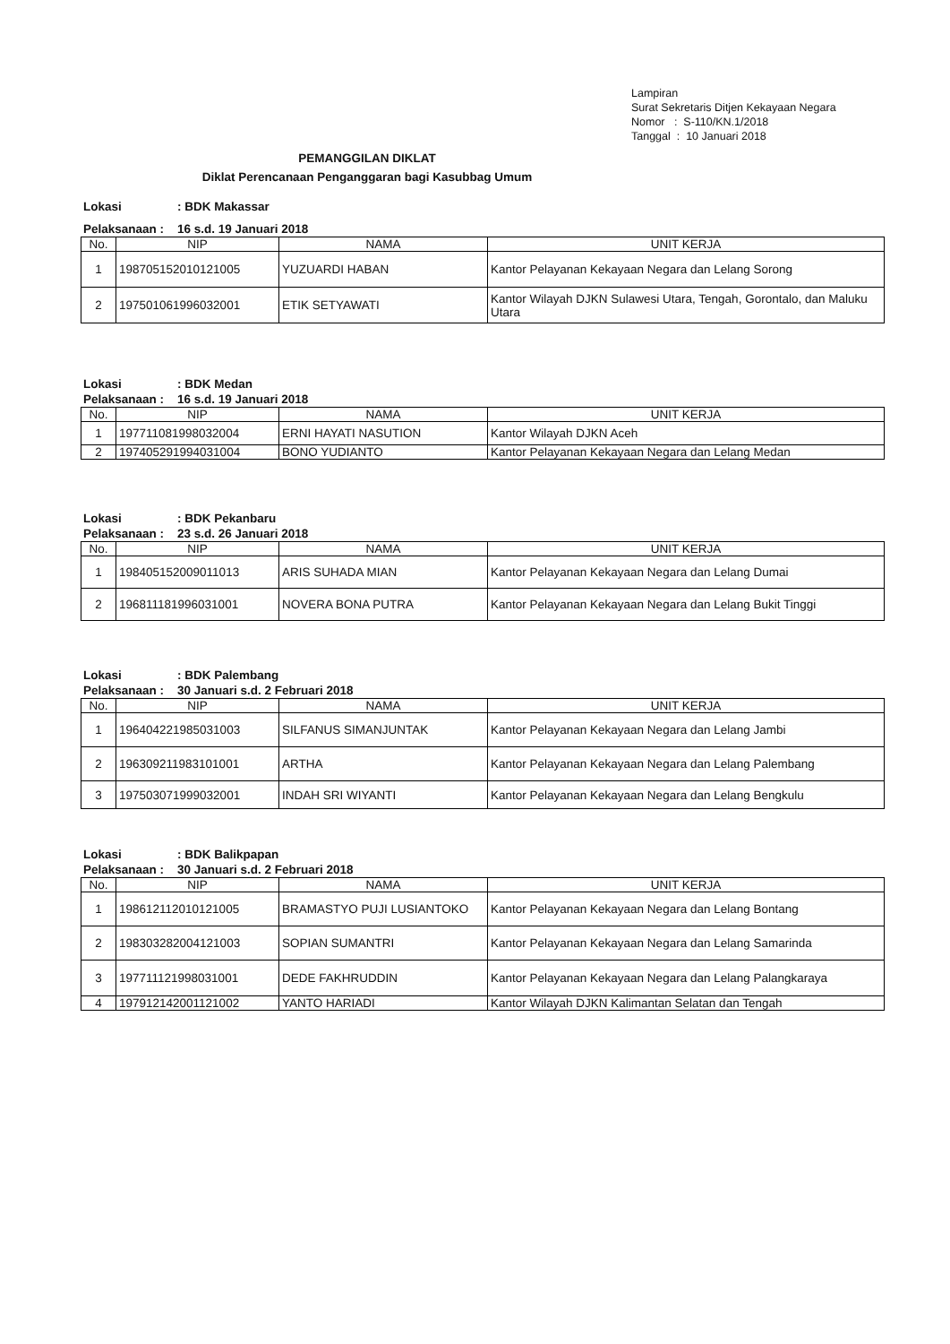Lampiran
Surat Sekretaris Ditjen Kekayaan Negara
Nomor : S-110/KN.1/2018
Tanggal : 10 Januari 2018
PEMANGGILAN DIKLAT
Diklat Perencanaan Penganggaran bagi Kasubbag Umum
Lokasi: BDK Makassar
Pelaksanaan : 16 s.d. 19 Januari 2018
| No. | NIP | NAMA | UNIT KERJA |
| --- | --- | --- | --- |
| 1 | 198705152010121005 | YUZUARDI HABAN | Kantor Pelayanan Kekayaan Negara dan Lelang Sorong |
| 2 | 197501061996032001 | ETIK SETYAWATI | Kantor Wilayah DJKN Sulawesi Utara, Tengah, Gorontalo, dan Maluku Utara |
Lokasi: BDK Medan
Pelaksanaan : 16 s.d. 19 Januari 2018
| No. | NIP | NAMA | UNIT KERJA |
| --- | --- | --- | --- |
| 1 | 197711081998032004 | ERNI HAYATI NASUTION | Kantor Wilayah DJKN Aceh |
| 2 | 197405291994031004 | BONO YUDIANTO | Kantor Pelayanan Kekayaan Negara dan Lelang Medan |
Lokasi: BDK Pekanbaru
Pelaksanaan : 23 s.d. 26 Januari 2018
| No. | NIP | NAMA | UNIT KERJA |
| --- | --- | --- | --- |
| 1 | 198405152009011013 | ARIS SUHADA MIAN | Kantor Pelayanan Kekayaan Negara dan Lelang Dumai |
| 2 | 196811181996031001 | NOVERA BONA PUTRA | Kantor Pelayanan Kekayaan Negara dan Lelang Bukit Tinggi |
Lokasi: BDK Palembang
Pelaksanaan : 30 Januari s.d. 2 Februari 2018
| No. | NIP | NAMA | UNIT KERJA |
| --- | --- | --- | --- |
| 1 | 196404221985031003 | SILFANUS SIMANJUNTAK | Kantor Pelayanan Kekayaan Negara dan Lelang Jambi |
| 2 | 196309211983101001 | ARTHA | Kantor Pelayanan Kekayaan Negara dan Lelang Palembang |
| 3 | 197503071999032001 | INDAH SRI WIYANTI | Kantor Pelayanan Kekayaan Negara dan Lelang Bengkulu |
Lokasi: BDK Balikpapan
Pelaksanaan : 30 Januari s.d. 2 Februari 2018
| No. | NIP | NAMA | UNIT KERJA |
| --- | --- | --- | --- |
| 1 | 198612112010121005 | BRAMASTYO PUJI LUSIANTOKO | Kantor Pelayanan Kekayaan Negara dan Lelang Bontang |
| 2 | 198303282004121003 | SOPIAN SUMANTRI | Kantor Pelayanan Kekayaan Negara dan Lelang Samarinda |
| 3 | 197711121998031001 | DEDE FAKHRUDDIN | Kantor Pelayanan Kekayaan Negara dan Lelang Palangkaraya |
| 4 | 197912142001121002 | YANTO HARIADI | Kantor Wilayah DJKN Kalimantan Selatan dan Tengah |